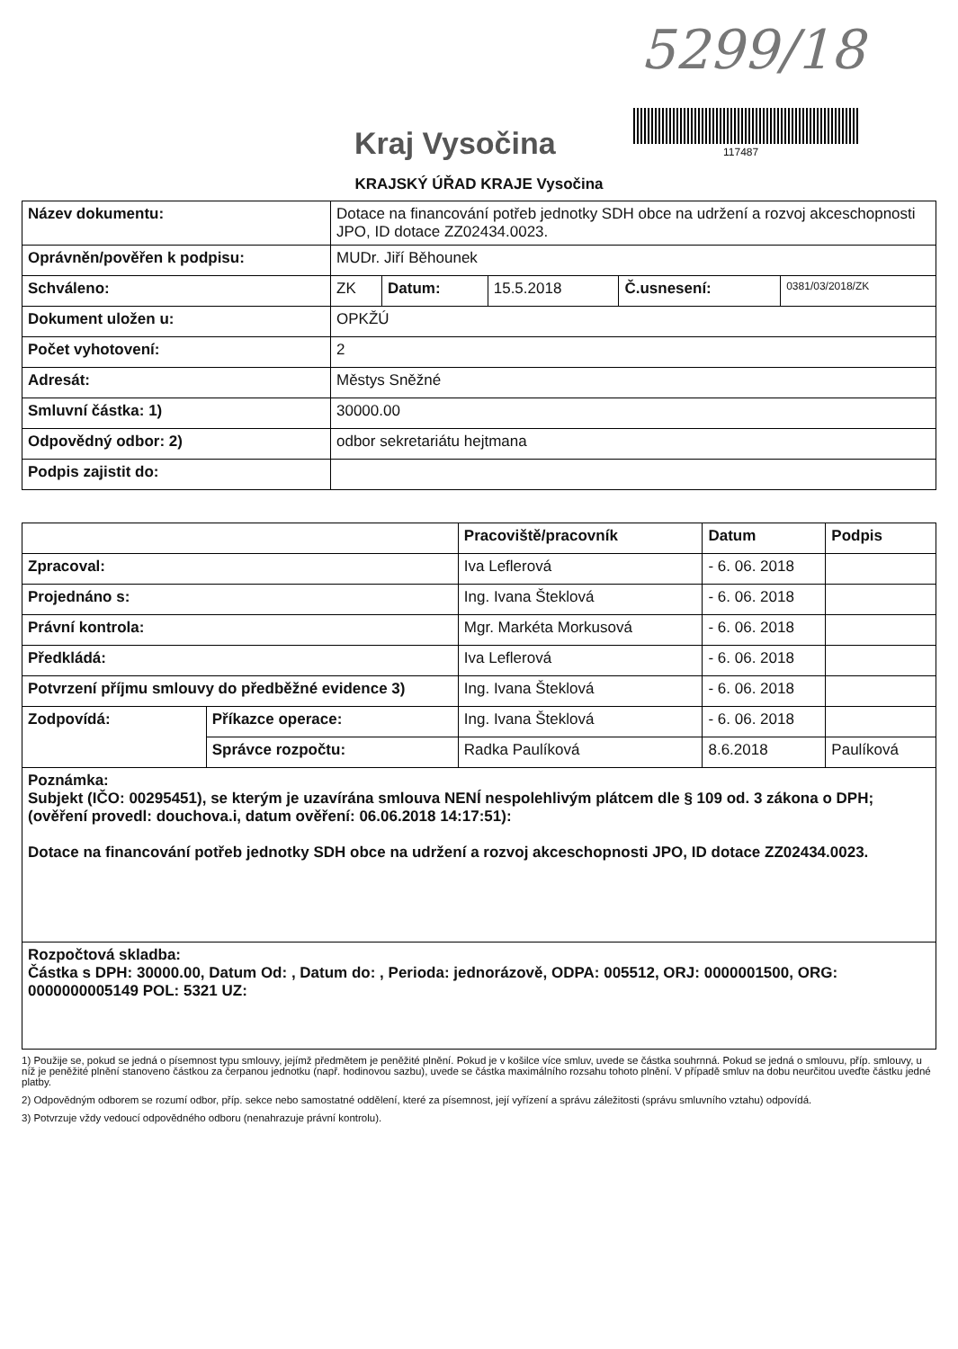5299/18
Kraj Vysočina 117487
KRAJSKÝ ÚŘAD KRAJE Vysočina
| Název dokumentu: | Dotace na financování potřeb jednotky SDH obce na udržení a rozvoj akceschopnosti JPO, ID dotace ZZ02434.0023. | | | | |
| Oprávněn/pověřen k podpisu: | MUDr. Jiří Běhounek | | | | |
| Schváleno: | ZK | Datum: | 15.5.2018 | Č.usnesení: | 0381/03/2018/ZK |
| Dokument uložen u: | OPKŽÚ | | | | |
| Počet vyhotovení: | 2 | | | | |
| Adresát: | Městys Sněžné | | | | |
| Smluvní částka: 1) | 30000.00 | | | | |
| Odpovědný odbor: 2) | odbor sekretariátu hejtmana | | | | |
| Podpis zajistit do: | | | | | |
| | | Pracoviště/pracovník | Datum | Podpis |
| --- | --- | --- | --- | --- |
| Zpracoval: | | Iva Leflerová | - 6. 06. 2018 | |
| Projednáno s: | | Ing. Ivana Šteklová | - 6. 06. 2018 | |
| Právní kontrola: | | Mgr. Markéta Morkusová | - 6. 06. 2018 | |
| Předkládá: | | Iva Leflerová | - 6. 06. 2018 | |
| Potvrzení příjmu smlouvy do předběžné evidence 3) | | Ing. Ivana Šteklová | - 6. 06. 2018 | |
| Zodpovídá: | Příkazce operace: | Ing. Ivana Šteklová | - 6. 06. 2018 | |
| | Správce rozpočtu: | Radka Paulíková | 8.6.2018 | Paulíková |
| Poznámka: Subjekt (IČO: 00295451), se kterým je uzavírána smlouva NENÍ nespolehlivým plátcem dle § 109 od. 3 zákona o DPH; (ověření provedl: douchova.i, datum ověření: 06.06.2018 14:17:51): Dotace na financování potřeb jednotky SDH obce na udržení a rozvoj akceschopnosti JPO, ID dotace ZZ02434.0023. | | | | |
| Rozpočtová skladba: Částka s DPH: 30000.00, Datum Od: , Datum do: , Perioda: jednorázově, ODPA: 005512, ORJ: 0000001500, ORG: 0000000005149 POL: 5321 UZ: | | | | |
1) Použije se, pokud se jedná o písemnost typu smlouvy, jejímž předmětem je peněžité plnění. Pokud je v košilce více smluv, uvede se částka souhrnná. Pokud se jedná o smlouvu, příp. smlouvy, u níž je peněžité plnění stanoveno částkou za čerpanou jednotku (např. hodinovou sazbu), uvede se částka maximálního rozsahu tohoto plnění. V případě smluv na dobu neurčitou uveďte částku jedné platby.
2) Odpovědným odborem se rozumí odbor, příp. sekce nebo samostatné oddělení, které za písemnost, její vyřízení a správu záležitosti (správu smluvního vztahu) odpovídá.
3) Potvrzuje vždy vedoucí odpovědného odboru (nenahrazuje právní kontrolu).